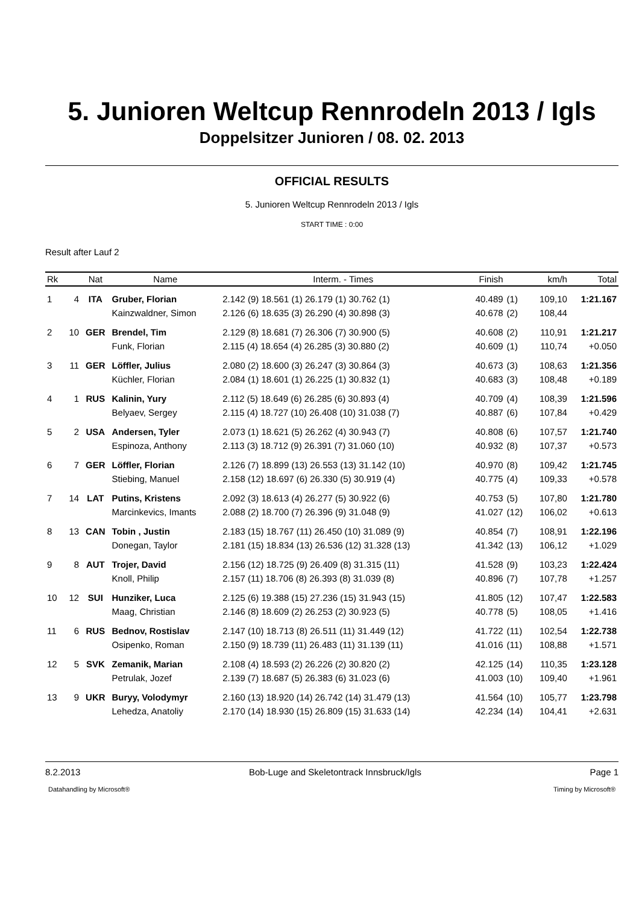5. Junioren Weltcup Rennrodeln 2013 / Igls
Doppelsitzer Junioren / 08. 02. 2013
OFFICIAL RESULTS
5. Junioren Weltcup Rennrodeln 2013 / Igls
START TIME : 0:00
Result after Lauf 2
| Rk | | Nat | Name | Interm. - Times | | Finish | | km/h | Total |
| --- | --- | --- | --- | --- | --- | --- | --- | --- | --- |
| 1 | 4 | ITA | Gruber, Florian | 2.142 (9) 18.561 (1) 26.179 (1) 30.762 (1) | | 40.489 | (1) | 109,10 | 1:21.167 |
| | | | Kainzwaldner, Simon | 2.126 (6) 18.635 (3) 26.290 (4) 30.898 (3) | | 40.678 | (2) | 108,44 | |
| 2 | 10 | GER | Brendel, Tim | 2.129 (8) 18.681 (7) 26.306 (7) 30.900 (5) | | 40.608 | (2) | 110,91 | 1:21.217 |
| | | | Funk, Florian | 2.115 (4) 18.654 (4) 26.285 (3) 30.880 (2) | | 40.609 | (1) | 110,74 | +0.050 |
| 3 | 11 | GER | Löffler, Julius | 2.080 (2) 18.600 (3) 26.247 (3) 30.864 (3) | | 40.673 | (3) | 108,63 | 1:21.356 |
| | | | Küchler, Florian | 2.084 (1) 18.601 (1) 26.225 (1) 30.832 (1) | | 40.683 | (3) | 108,48 | +0.189 |
| 4 | 1 | RUS | Kalinin, Yury | 2.112 (5) 18.649 (6) 26.285 (6) 30.893 (4) | | 40.709 | (4) | 108,39 | 1:21.596 |
| | | | Belyaev, Sergey | 2.115 (4) 18.727 (10) 26.408 (10) 31.038 (7) | | 40.887 | (6) | 107,84 | +0.429 |
| 5 | 2 | USA | Andersen, Tyler | 2.073 (1) 18.621 (5) 26.262 (4) 30.943 (7) | | 40.808 | (6) | 107,57 | 1:21.740 |
| | | | Espinoza, Anthony | 2.113 (3) 18.712 (9) 26.391 (7) 31.060 (10) | | 40.932 | (8) | 107,37 | +0.573 |
| 6 | 7 | GER | Löffler, Florian | 2.126 (7) 18.899 (13) 26.553 (13) 31.142 (10) | | 40.970 | (8) | 109,42 | 1:21.745 |
| | | | Stiebing, Manuel | 2.158 (12) 18.697 (6) 26.330 (5) 30.919 (4) | | 40.775 | (4) | 109,33 | +0.578 |
| 7 | 14 | LAT | Putins, Kristens | 2.092 (3) 18.613 (4) 26.277 (5) 30.922 (6) | | 40.753 | (5) | 107,80 | 1:21.780 |
| | | | Marcinkevics, Imants | 2.088 (2) 18.700 (7) 26.396 (9) 31.048 (9) | | 41.027 | (12) | 106,02 | +0.613 |
| 8 | 13 | CAN | Tobin , Justin | 2.183 (15) 18.767 (11) 26.450 (10) 31.089 (9) | | 40.854 | (7) | 108,91 | 1:22.196 |
| | | | Donegan, Taylor | 2.181 (15) 18.834 (13) 26.536 (12) 31.328 (13) | | 41.342 | (13) | 106,12 | +1.029 |
| 9 | 8 | AUT | Trojer, David | 2.156 (12) 18.725 (9) 26.409 (8) 31.315 (11) | | 41.528 | (9) | 103,23 | 1:22.424 |
| | | | Knoll, Philip | 2.157 (11) 18.706 (8) 26.393 (8) 31.039 (8) | | 40.896 | (7) | 107,78 | +1.257 |
| 10 | 12 | SUI | Hunziker, Luca | 2.125 (6) 19.388 (15) 27.236 (15) 31.943 (15) | | 41.805 | (12) | 107,47 | 1:22.583 |
| | | | Maag, Christian | 2.146 (8) 18.609 (2) 26.253 (2) 30.923 (5) | | 40.778 | (5) | 108,05 | +1.416 |
| 11 | 6 | RUS | Bednov, Rostislav | 2.147 (10) 18.713 (8) 26.511 (11) 31.449 (12) | | 41.722 | (11) | 102,54 | 1:22.738 |
| | | | Osipenko, Roman | 2.150 (9) 18.739 (11) 26.483 (11) 31.139 (11) | | 41.016 | (11) | 108,88 | +1.571 |
| 12 | 5 | SVK | Zemanik, Marian | 2.108 (4) 18.593 (2) 26.226 (2) 30.820 (2) | | 42.125 | (14) | 110,35 | 1:23.128 |
| | | | Petrulak, Jozef | 2.139 (7) 18.687 (5) 26.383 (6) 31.023 (6) | | 41.003 | (10) | 109,40 | +1.961 |
| 13 | 9 | UKR | Buryy, Volodymyr | 2.160 (13) 18.920 (14) 26.742 (14) 31.479 (13) | | 41.564 | (10) | 105,77 | 1:23.798 |
| | | | Lehedza, Anatoliy | 2.170 (14) 18.930 (15) 26.809 (15) 31.633 (14) | | 42.234 | (14) | 104,41 | +2.631 |
8.2.2013 Bob-Luge and Skeletontrack Innsbruck/Igls Page 1
Datahandling by Microsoft® Timing by Microsoft®